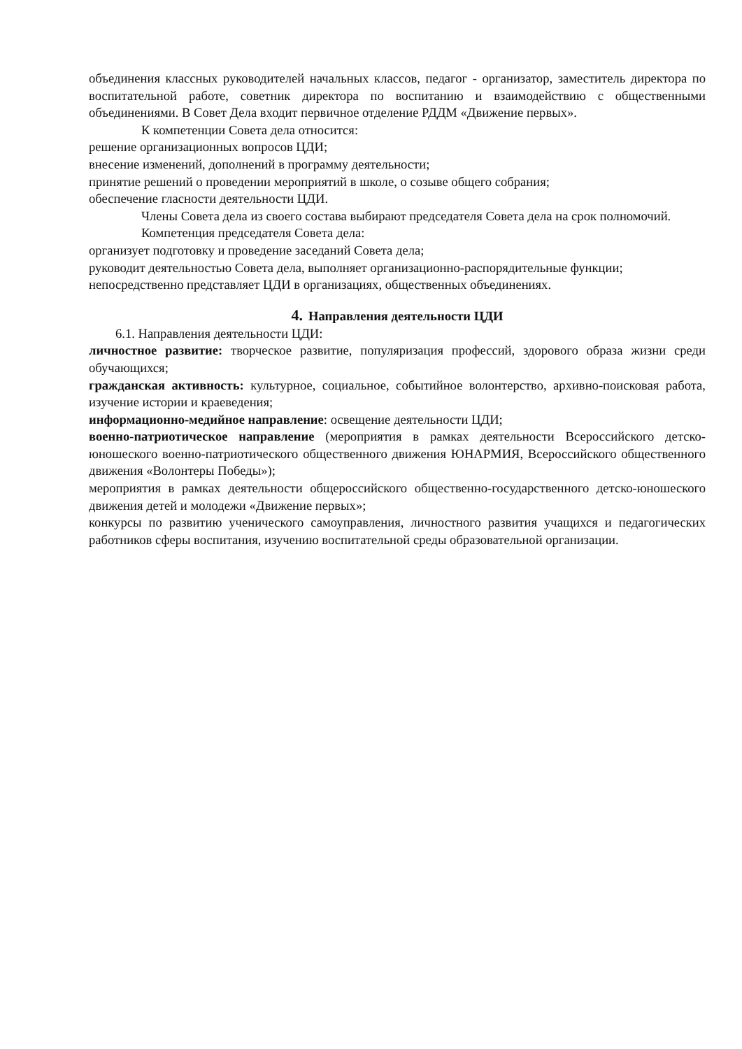объединения классных руководителей начальных классов, педагог - организатор, заместитель директора по воспитательной работе, советник директора по воспитанию и взаимодействию с общественными объединениями. В Совет Дела входит первичное отделение РДДМ «Движение первых».
К компетенции Совета дела относится:
решение организационных вопросов ЦДИ;
внесение изменений, дополнений в программу деятельности;
принятие решений о проведении мероприятий в школе, о созыве общего собрания;
обеспечение гласности деятельности ЦДИ.
Члены Совета дела из своего состава выбирают председателя Совета дела на срок полномочий.
Компетенция председателя Совета дела:
организует подготовку и проведение заседаний Совета дела;
руководит деятельностью Совета дела, выполняет организационно-распорядительные функции;
непосредственно представляет ЦДИ в организациях, общественных объединениях.
4. Направления деятельности ЦДИ
6.1. Направления деятельности ЦДИ:
личностное развитие: творческое развитие, популяризация профессий, здорового образа жизни среди обучающихся;
гражданская активность: культурное, социальное, событийное волонтерство, архивно-поисковая работа, изучение истории и краеведения;
информационно-медийное направление: освещение деятельности ЦДИ;
военно-патриотическое направление (мероприятия в рамках деятельности Всероссийского детско-юношеского военно-патриотического общественного движения ЮНАРМИЯ, Всероссийского общественного движения «Волонтеры Победы»);
мероприятия в рамках деятельности общероссийского общественно-государственного детско-юношеского движения детей и молодежи «Движение первых»;
конкурсы по развитию ученического самоуправления, личностного развития учащихся и педагогических работников сферы воспитания, изучению воспитательной среды образовательной организации.